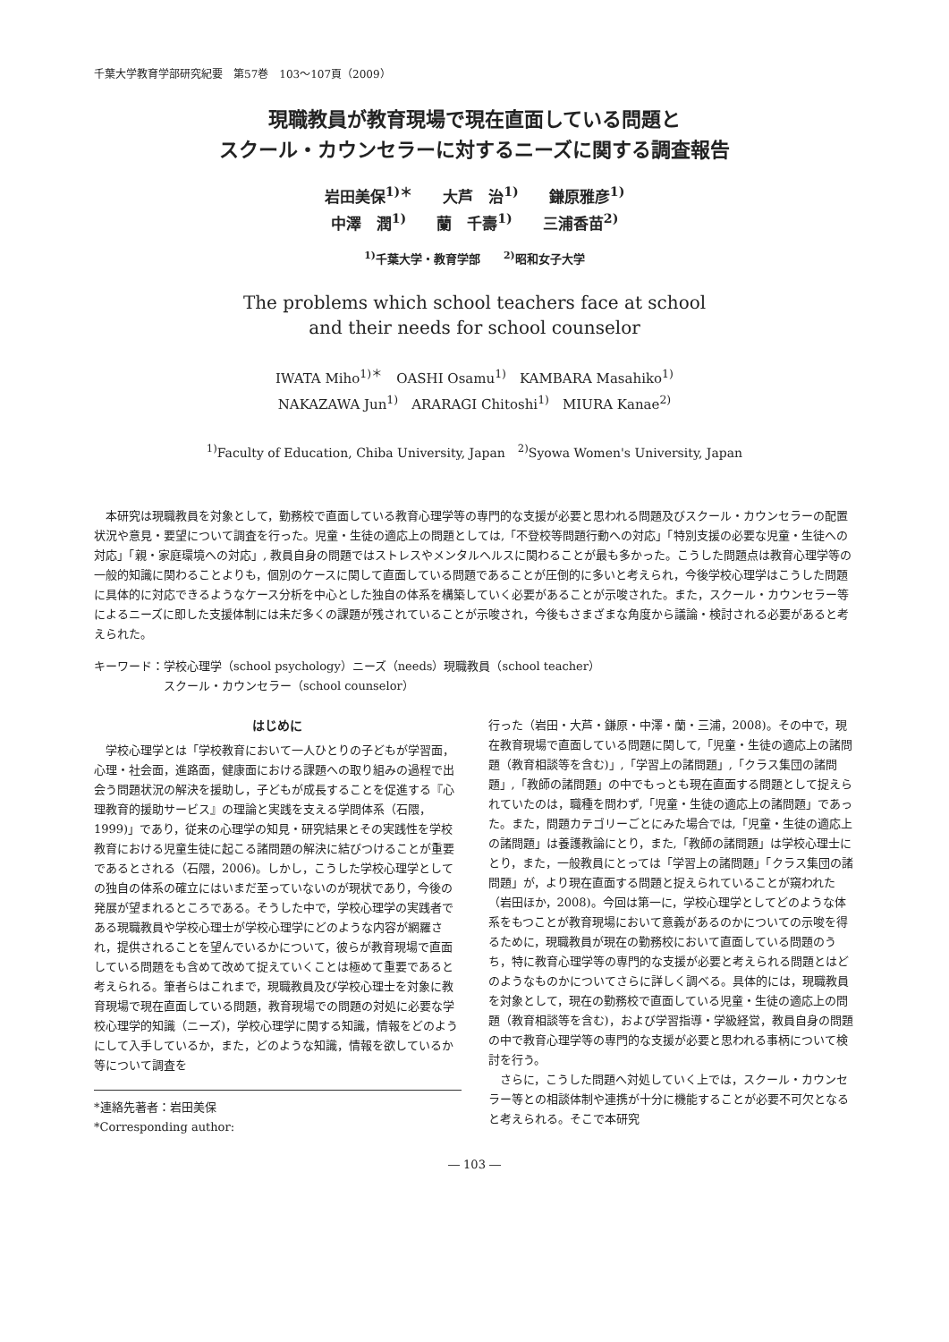千葉大学教育学部研究紀要　第57巻　103～107頁（2009）
現職教員が教育現場で現在直面している問題と
スクール・カウンセラーに対するニーズに関する調査報告
岩田美保<sup>1)＊</sup>　　大芦　治<sup>1)</sup>　　鎌原雅彦<sup>1)</sup>
中澤　潤<sup>1)</sup>　　蘭　千壽<sup>1)</sup>　　三浦香苗<sup>2)</sup>
<sup>1)</sup> 千葉大学・教育学部　　<sup>2)</sup>昭和女子大学
The problems which school teachers face at school
and their needs for school counselor
IWATA Miho<sup>1)＊</sup>　OASHI Osamu<sup>1)</sup>　KAMBARA Masahiko<sup>1)</sup>
NAKAZAWA Jun<sup>1)</sup>　ARARAGI Chitoshi<sup>1)</sup>　MIURA Kanae<sup>2)</sup>
<sup>1)</sup> Faculty of Education, Chiba University, Japan　<sup>2)</sup>Syowa Women's University, Japan
本研究は現職教員を対象として，勤務校で直面している教育心理学等の専門的な支援が必要と思われる問題及びスクール・カウンセラーの配置状況や意見・要望について調査を行った。児童・生徒の適応上の問題としては,「不登校等問題行動への対応」「特別支援の必要な児童・生徒への対応」「親・家庭環境への対応」, 教員自身の問題ではストレスやメンタルヘルスに関わることが最も多かった。こうした問題点は教育心理学等の一般的知識に関わることよりも，個別のケースに関して直面している問題であることが圧倒的に多いと考えられ，今後学校心理学はこうした問題に具体的に対応できるようなケース分析を中心とした独自の体系を構築していく必要があることが示唆された。また，スクール・カウンセラー等によるニーズに即した支援体制には未だ多くの課題が残されていることが示唆され，今後もさまざまな角度から議論・検討される必要があると考えられた。
キーワード：学校心理学（school psychology）ニーズ（needs）現職教員（school teacher）
　　　　　　スクール・カウンセラー（school counselor）
はじめに
学校心理学とは「学校教育において一人ひとりの子どもが学習面，心理・社会面，進路面，健康面における課題への取り組みの過程で出会う問題状況の解決を援助し，子どもが成長することを促進する『心理教育的援助サービス』の理論と実践を支える学問体系（石隈，1999)」であり，従来の心理学の知見・研究結果とその実践性を学校教育における児童生徒に起こる諸問題の解決に結びつけることが重要であるとされる（石隈，2006)。しかし，こうした学校心理学としての独自の体系の確立にはいまだ至っていないのが現状であり，今後の発展が望まれるところである。そうした中で，学校心理学の実践者である現職教員や学校心理士が学校心理学にどのような内容が網羅され，提供されることを望んでいるかについて，彼らが教育現場で直面している問題をも含めて改めて捉えていくことは極めて重要であると考えられる。筆者らはこれまで，現職教員及び学校心理士を対象に教育現場で現在直面している問題，教育現場での問題の対処に必要な学校心理学的知識（ニーズ)，学校心理学に関する知識，情報をどのようにして入手しているか，また，どのような知識，情報を欲しているか等について調査を
*連絡先著者：岩田美保
*Corresponding author:
行った（岩田・大芦・鎌原・中澤・蘭・三浦，2008)。その中で，現在教育現場で直面している問題に関して,「児童・生徒の適応上の諸問題（教育相談等を含む)」,「学習上の諸問題」,「クラス集団の諸問題」,「教師の諸問題」の中でもっとも現在直面する問題として捉えられていたのは，職種を問わず,「児童・生徒の適応上の諸問題」であった。また，問題カテゴリーごとにみた場合では,「児童・生徒の適応上の諸問題」は養護教論にとり，また,「教師の諸問題」は学校心理士にとり，また，一般教員にとっては「学習上の諸問題」「クラス集団の諸問題」が，より現在直面する問題と捉えられていることが窺われた（岩田ほか，2008)。今回は第一に，学校心理学としてどのような体系をもつことが教育現場において意義があるのかについての示唆を得るために，現職教員が現在の勤務校において直面している問題のうち，特に教育心理学等の専門的な支援が必要と考えられる問題とはどのようなものかについてさらに詳しく調べる。具体的には，現職教員を対象として，現在の勤務校で直面している児童・生徒の適応上の問題（教育相談等を含む)，および学習指導・学級経営，教員自身の問題の中で教育心理学等の専門的な支援が必要と思われる事柄について検討を行う。
さらに，こうした問題へ対処していく上では，スクール・カウンセラー等との相談体制や連携が十分に機能することが必要不可欠となると考えられる。そこで本研究
― 103 ―